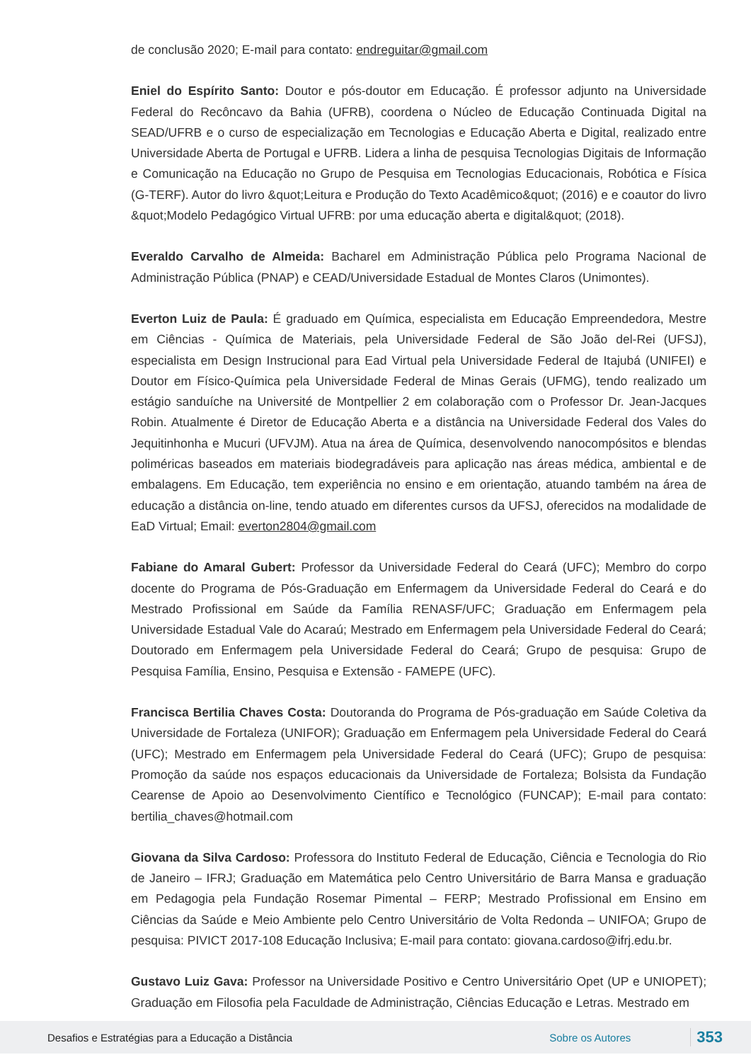de conclusão 2020; E-mail para contato: endreguitar@gmail.com
Eniel do Espírito Santo: Doutor e pós-doutor em Educação. É professor adjunto na Universidade Federal do Recôncavo da Bahia (UFRB), coordena o Núcleo de Educação Continuada Digital na SEAD/UFRB e o curso de especialização em Tecnologias e Educação Aberta e Digital, realizado entre Universidade Aberta de Portugal e UFRB. Lidera a linha de pesquisa Tecnologias Digitais de Informação e Comunicação na Educação no Grupo de Pesquisa em Tecnologias Educacionais, Robótica e Física (G-TERF). Autor do livro &quot;Leitura e Produção do Texto Acadêmico&quot; (2016) e e coautor do livro &quot;Modelo Pedagógico Virtual UFRB: por uma educação aberta e digital&quot; (2018).
Everaldo Carvalho de Almeida: Bacharel em Administração Pública pelo Programa Nacional de Administração Pública (PNAP) e CEAD/Universidade Estadual de Montes Claros (Unimontes).
Everton Luiz de Paula: É graduado em Química, especialista em Educação Empreendedora, Mestre em Ciências - Química de Materiais, pela Universidade Federal de São João del-Rei (UFSJ), especialista em Design Instrucional para Ead Virtual pela Universidade Federal de Itajubá (UNIFEI) e Doutor em Físico-Química pela Universidade Federal de Minas Gerais (UFMG), tendo realizado um estágio sanduíche na Université de Montpellier 2 em colaboração com o Professor Dr. Jean-Jacques Robin. Atualmente é Diretor de Educação Aberta e a distância na Universidade Federal dos Vales do Jequitinhonha e Mucuri (UFVJM). Atua na área de Química, desenvolvendo nanocompósitos e blendas poliméricas baseados em materiais biodegradáveis para aplicação nas áreas médica, ambiental e de embalagens. Em Educação, tem experiência no ensino e em orientação, atuando também na área de educação a distância on-line, tendo atuado em diferentes cursos da UFSJ, oferecidos na modalidade de EaD Virtual; Email: everton2804@gmail.com
Fabiane do Amaral Gubert: Professor da Universidade Federal do Ceará (UFC); Membro do corpo docente do Programa de Pós-Graduação em Enfermagem da Universidade Federal do Ceará e do Mestrado Profissional em Saúde da Família RENASF/UFC; Graduação em Enfermagem pela Universidade Estadual Vale do Acaraú; Mestrado em Enfermagem pela Universidade Federal do Ceará; Doutorado em Enfermagem pela Universidade Federal do Ceará; Grupo de pesquisa: Grupo de Pesquisa Família, Ensino, Pesquisa e Extensão - FAMEPE (UFC).
Francisca Bertilia Chaves Costa: Doutoranda do Programa de Pós-graduação em Saúde Coletiva da Universidade de Fortaleza (UNIFOR); Graduação em Enfermagem pela Universidade Federal do Ceará (UFC); Mestrado em Enfermagem pela Universidade Federal do Ceará (UFC); Grupo de pesquisa: Promoção da saúde nos espaços educacionais da Universidade de Fortaleza; Bolsista da Fundação Cearense de Apoio ao Desenvolvimento Científico e Tecnológico (FUNCAP); E-mail para contato: bertilia_chaves@hotmail.com
Giovana da Silva Cardoso: Professora do Instituto Federal de Educação, Ciência e Tecnologia do Rio de Janeiro – IFRJ; Graduação em Matemática pelo Centro Universitário de Barra Mansa e graduação em Pedagogia pela Fundação Rosemar Pimental – FERP; Mestrado Profissional em Ensino em Ciências da Saúde e Meio Ambiente pelo Centro Universitário de Volta Redonda – UNIFOA; Grupo de pesquisa: PIVICT 2017-108 Educação Inclusiva; E-mail para contato: giovana.cardoso@ifrj.edu.br.
Gustavo Luiz Gava: Professor na Universidade Positivo e Centro Universitário Opet (UP e UNIOPET); Graduação em Filosofia pela Faculdade de Administração, Ciências Educação e Letras. Mestrado em
Desafios e Estratégias para a Educação a Distância Sobre os Autores 353